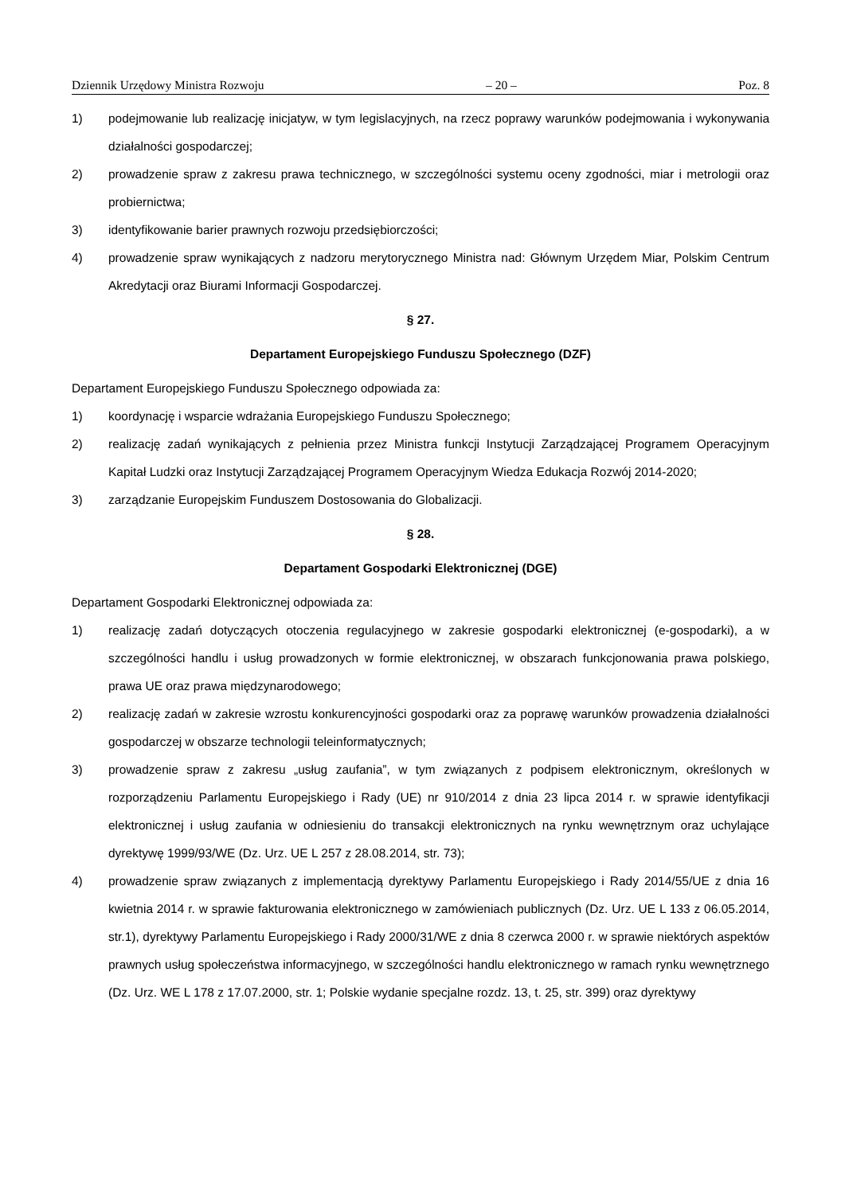Dziennik Urzędowy Ministra Rozwoju – 20 – Poz. 8
1) podejmowanie lub realizację inicjatyw, w tym legislacyjnych, na rzecz poprawy warunków podejmowania i wykonywania działalności gospodarczej;
2) prowadzenie spraw z zakresu prawa technicznego, w szczególności systemu oceny zgodności, miar i metrologii oraz probiernictwa;
3) identyfikowanie barier prawnych rozwoju przedsiębiorczości;
4) prowadzenie spraw wynikających z nadzoru merytorycznego Ministra nad: Głównym Urzędem Miar, Polskim Centrum Akredytacji oraz Biurami Informacji Gospodarczej.
§ 27.
Departament Europejskiego Funduszu Społecznego (DZF)
Departament Europejskiego Funduszu Społecznego odpowiada za:
1) koordynację i wsparcie wdrażania Europejskiego Funduszu Społecznego;
2) realizację zadań wynikających z pełnienia przez Ministra funkcji Instytucji Zarządzającej Programem Operacyjnym Kapitał Ludzki oraz Instytucji Zarządzającej Programem Operacyjnym Wiedza Edukacja Rozwój 2014-2020;
3) zarządzanie Europejskim Funduszem Dostosowania do Globalizacji.
§ 28.
Departament Gospodarki Elektronicznej (DGE)
Departament Gospodarki Elektronicznej odpowiada za:
1) realizację zadań dotyczących otoczenia regulacyjnego w zakresie gospodarki elektronicznej (e-gospodarki), a w szczególności handlu i usług prowadzonych w formie elektronicznej, w obszarach funkcjonowania prawa polskiego, prawa UE oraz prawa międzynarodowego;
2) realizację zadań w zakresie wzrostu konkurencyjności gospodarki oraz za poprawę warunków prowadzenia działalności gospodarczej w obszarze technologii teleinformatycznych;
3) prowadzenie spraw z zakresu „usług zaufania”, w tym związanych z podpisem elektronicznym, określonych w rozporządzeniu Parlamentu Europejskiego i Rady (UE) nr 910/2014 z dnia 23 lipca 2014 r. w sprawie identyfikacji elektronicznej i usług zaufania w odniesieniu do transakcji elektronicznych na rynku wewnętrznym oraz uchylające dyrektywę 1999/93/WE (Dz. Urz. UE L 257 z 28.08.2014, str. 73);
4) prowadzenie spraw związanych z implementacją dyrektywy Parlamentu Europejskiego i Rady 2014/55/UE z dnia 16 kwietnia 2014 r. w sprawie fakturowania elektronicznego w zamówieniach publicznych (Dz. Urz. UE L 133 z 06.05.2014, str.1), dyrektywy Parlamentu Europejskiego i Rady 2000/31/WE z dnia 8 czerwca 2000 r. w sprawie niektórych aspektów prawnych usług społeczeństwa informacyjnego, w szczególności handlu elektronicznego w ramach rynku wewnętrznego (Dz. Urz. WE L 178 z 17.07.2000, str. 1; Polskie wydanie specjalne rozdz. 13, t. 25, str. 399) oraz dyrektywy